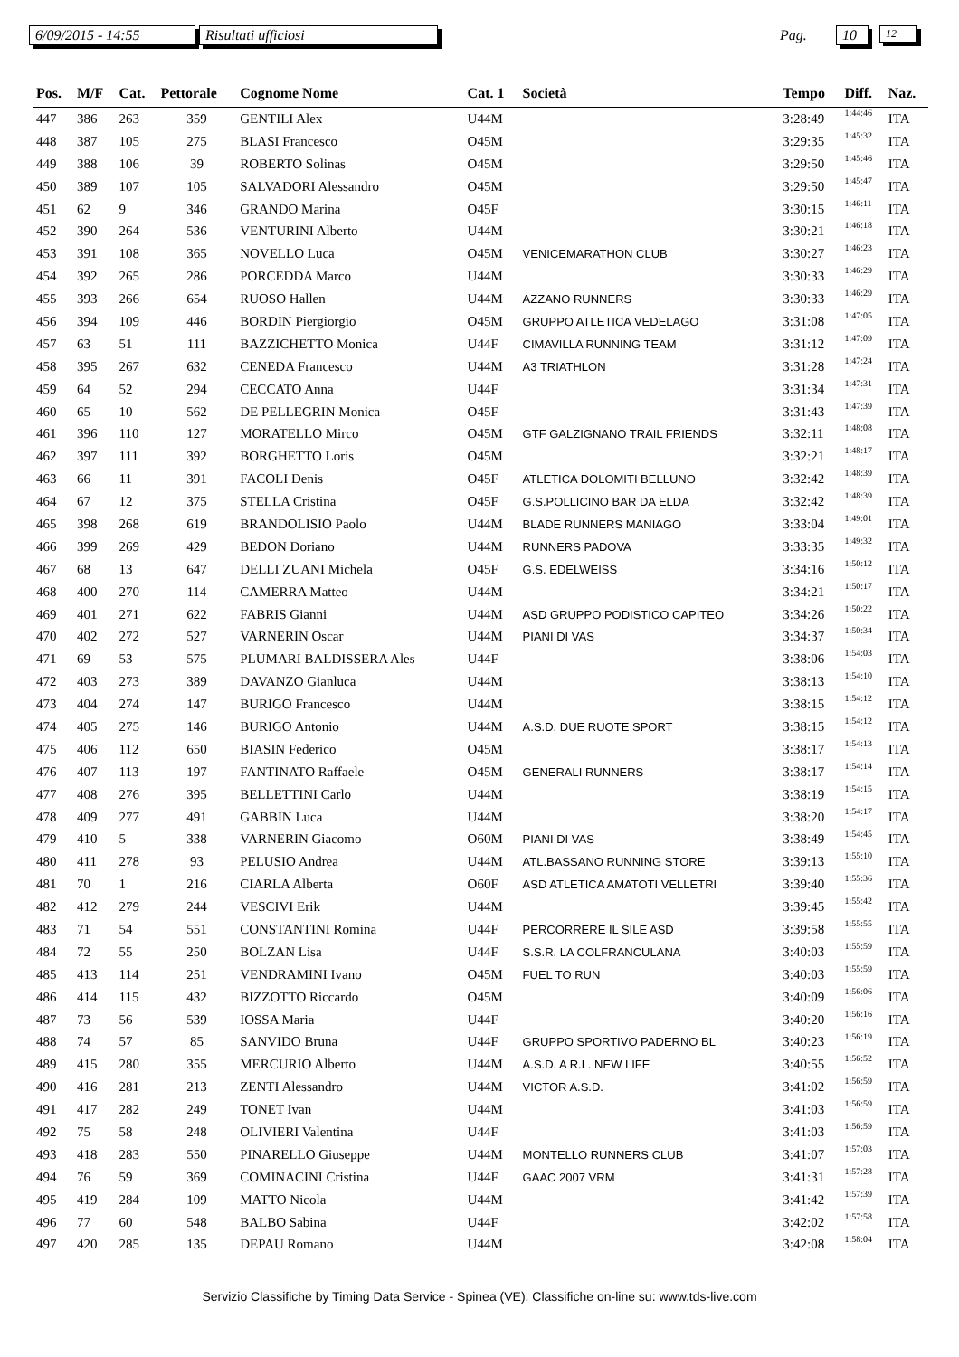6/09/2015 - 14:55 Risultati ufficiosi Pag. 10 12
| Pos. | M/F | Cat. | Pettorale | Cognome Nome | Cat. 1 | Società | Tempo | Diff. | Naz. |
| --- | --- | --- | --- | --- | --- | --- | --- | --- | --- |
| 447 | 386 | 263 | 359 | GENTILI Alex | U44M | | 3:28:49 | 1:44:46 | ITA |
| 448 | 387 | 105 | 275 | BLASI Francesco | O45M | | 3:29:35 | 1:45:32 | ITA |
| 449 | 388 | 106 | 39 | ROBERTO Solinas | O45M | | 3:29:50 | 1:45:46 | ITA |
| 450 | 389 | 107 | 105 | SALVADORI Alessandro | O45M | | 3:29:50 | 1:45:47 | ITA |
| 451 | 62 | 9 | 346 | GRANDO Marina | O45F | | 3:30:15 | 1:46:11 | ITA |
| 452 | 390 | 264 | 536 | VENTURINI Alberto | U44M | | 3:30:21 | 1:46:18 | ITA |
| 453 | 391 | 108 | 365 | NOVELLO Luca | O45M | VENICEMARATHON CLUB | 3:30:27 | 1:46:23 | ITA |
| 454 | 392 | 265 | 286 | PORCEDDA Marco | U44M | | 3:30:33 | 1:46:29 | ITA |
| 455 | 393 | 266 | 654 | RUOSO Hallen | U44M | AZZANO RUNNERS | 3:30:33 | 1:46:29 | ITA |
| 456 | 394 | 109 | 446 | BORDIN Piergiorgio | O45M | GRUPPO ATLETICA VEDELAGO | 3:31:08 | 1:47:05 | ITA |
| 457 | 63 | 51 | 111 | BAZZICHETTO Monica | U44F | CIMAVILLA RUNNING TEAM | 3:31:12 | 1:47:09 | ITA |
| 458 | 395 | 267 | 632 | CENEDA Francesco | U44M | A3 TRIATHLON | 3:31:28 | 1:47:24 | ITA |
| 459 | 64 | 52 | 294 | CECCATO Anna | U44F | | 3:31:34 | 1:47:31 | ITA |
| 460 | 65 | 10 | 562 | DE PELLEGRIN Monica | O45F | | 3:31:43 | 1:47:39 | ITA |
| 461 | 396 | 110 | 127 | MORATELLO Mirco | O45M | GTF GALZIGNANO TRAIL FRIENDS | 3:32:11 | 1:48:08 | ITA |
| 462 | 397 | 111 | 392 | BORGHETTO Loris | O45M | | 3:32:21 | 1:48:17 | ITA |
| 463 | 66 | 11 | 391 | FACOLI Denis | O45F | ATLETICA DOLOMITI BELLUNO | 3:32:42 | 1:48:39 | ITA |
| 464 | 67 | 12 | 375 | STELLA Cristina | O45F | G.S.POLLICINO BAR DA ELDA | 3:32:42 | 1:48:39 | ITA |
| 465 | 398 | 268 | 619 | BRANDOLISIO Paolo | U44M | BLADE RUNNERS MANIAGO | 3:33:04 | 1:49:01 | ITA |
| 466 | 399 | 269 | 429 | BEDON Doriano | U44M | RUNNERS PADOVA | 3:33:35 | 1:49:32 | ITA |
| 467 | 68 | 13 | 647 | DELLI ZUANI Michela | O45F | G.S. EDELWEISS | 3:34:16 | 1:50:12 | ITA |
| 468 | 400 | 270 | 114 | CAMERRA Matteo | U44M | | 3:34:21 | 1:50:17 | ITA |
| 469 | 401 | 271 | 622 | FABRIS Gianni | U44M | ASD GRUPPO PODISTICO CAPITEO | 3:34:26 | 1:50:22 | ITA |
| 470 | 402 | 272 | 527 | VARNERIN Oscar | U44M | PIANI DI VAS | 3:34:37 | 1:50:34 | ITA |
| 471 | 69 | 53 | 575 | PLUMARI BALDISSERA Ales | U44F | | 3:38:06 | 1:54:03 | ITA |
| 472 | 403 | 273 | 389 | DAVANZO Gianluca | U44M | | 3:38:13 | 1:54:10 | ITA |
| 473 | 404 | 274 | 147 | BURIGO Francesco | U44M | | 3:38:15 | 1:54:12 | ITA |
| 474 | 405 | 275 | 146 | BURIGO Antonio | U44M | A.S.D. DUE RUOTE SPORT | 3:38:15 | 1:54:12 | ITA |
| 475 | 406 | 112 | 650 | BIASIN Federico | O45M | | 3:38:17 | 1:54:13 | ITA |
| 476 | 407 | 113 | 197 | FANTINATO Raffaele | O45M | GENERALI RUNNERS | 3:38:17 | 1:54:14 | ITA |
| 477 | 408 | 276 | 395 | BELLETTINI Carlo | U44M | | 3:38:19 | 1:54:15 | ITA |
| 478 | 409 | 277 | 491 | GABBIN Luca | U44M | | 3:38:20 | 1:54:17 | ITA |
| 479 | 410 | 5 | 338 | VARNERIN Giacomo | O60M | PIANI DI VAS | 3:38:49 | 1:54:45 | ITA |
| 480 | 411 | 278 | 93 | PELUSIO Andrea | U44M | ATL.BASSANO RUNNING STORE | 3:39:13 | 1:55:10 | ITA |
| 481 | 70 | 1 | 216 | CIARLA Alberta | O60F | ASD ATLETICA AMATOTI VELLETRI | 3:39:40 | 1:55:36 | ITA |
| 482 | 412 | 279 | 244 | VESCIVI Erik | U44M | | 3:39:45 | 1:55:42 | ITA |
| 483 | 71 | 54 | 551 | CONSTANTINI Romina | U44F | PERCORRERE IL SILE ASD | 3:39:58 | 1:55:55 | ITA |
| 484 | 72 | 55 | 250 | BOLZAN Lisa | U44F | S.S.R. LA COLFRANCULANA | 3:40:03 | 1:55:59 | ITA |
| 485 | 413 | 114 | 251 | VENDRAMINI Ivano | O45M | FUEL TO RUN | 3:40:03 | 1:55:59 | ITA |
| 486 | 414 | 115 | 432 | BIZZOTTO Riccardo | O45M | | 3:40:09 | 1:56:06 | ITA |
| 487 | 73 | 56 | 539 | IOSSA Maria | U44F | | 3:40:20 | 1:56:16 | ITA |
| 488 | 74 | 57 | 85 | SANVIDO Bruna | U44F | GRUPPO SPORTIVO PADERNO BL | 3:40:23 | 1:56:19 | ITA |
| 489 | 415 | 280 | 355 | MERCURIO Alberto | U44M | A.S.D. A R.L. NEW LIFE | 3:40:55 | 1:56:52 | ITA |
| 490 | 416 | 281 | 213 | ZENTI Alessandro | U44M | VICTOR A.S.D. | 3:41:02 | 1:56:59 | ITA |
| 491 | 417 | 282 | 249 | TONET Ivan | U44M | | 3:41:03 | 1:56:59 | ITA |
| 492 | 75 | 58 | 248 | OLIVIERI Valentina | U44F | | 3:41:03 | 1:56:59 | ITA |
| 493 | 418 | 283 | 550 | PINARELLO Giuseppe | U44M | MONTELLO RUNNERS CLUB | 3:41:07 | 1:57:03 | ITA |
| 494 | 76 | 59 | 369 | COMINACINI Cristina | U44F | GAAC 2007 VRM | 3:41:31 | 1:57:28 | ITA |
| 495 | 419 | 284 | 109 | MATTO Nicola | U44M | | 3:41:42 | 1:57:39 | ITA |
| 496 | 77 | 60 | 548 | BALBO Sabina | U44F | | 3:42:02 | 1:57:58 | ITA |
| 497 | 420 | 285 | 135 | DEPAU Romano | U44M | | 3:42:08 | 1:58:04 | ITA |
Servizio Classifiche by Timing Data Service - Spinea (VE). Classifiche on-line su: www.tds-live.com